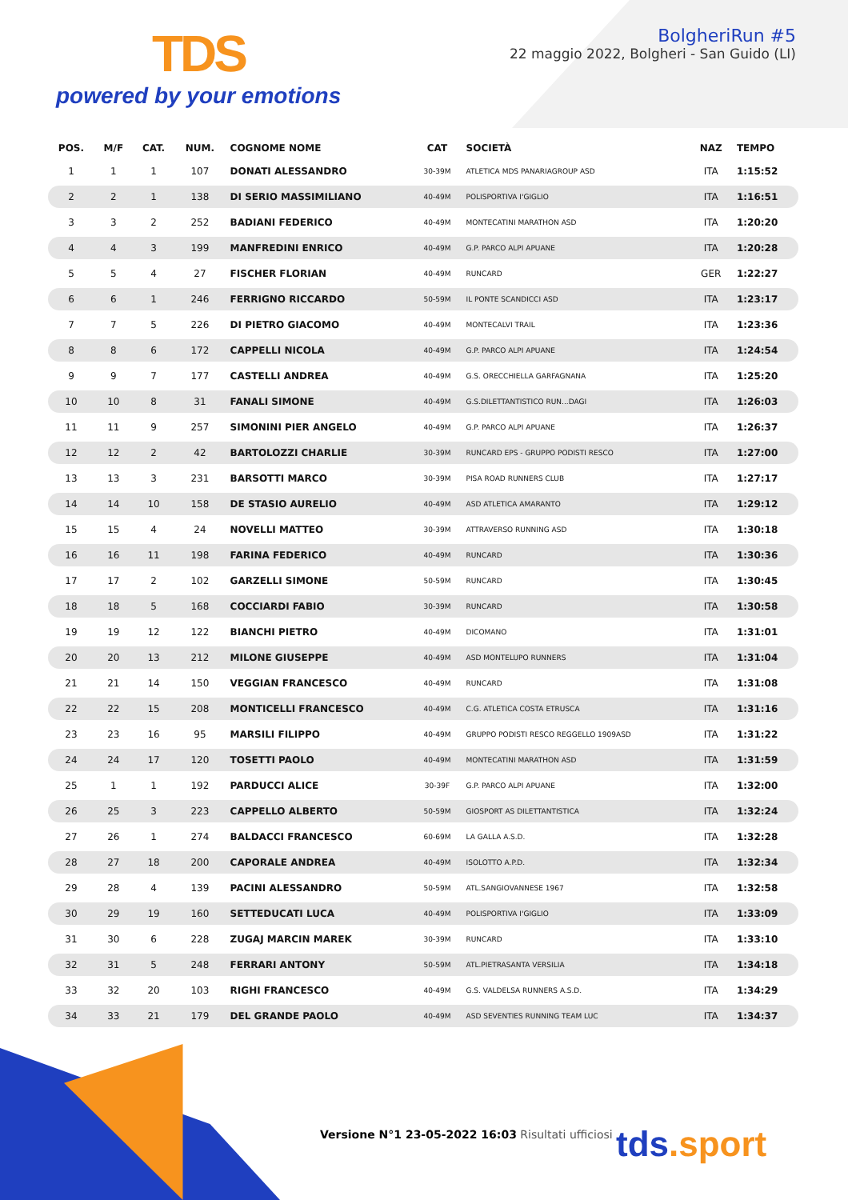TDS
powered by your emotions
BolgheriRun #5
22 maggio 2022, Bolgheri - San Guido (LI)
| POS. | M/F | CAT. | NUM. | COGNOME NOME | CAT | SOCIETÀ | NAZ | TEMPO |
| --- | --- | --- | --- | --- | --- | --- | --- | --- |
| 1 | 1 | 1 | 107 | DONATI ALESSANDRO | 30-39M | ATLETICA MDS PANARIAGROUP ASD | ITA | 1:15:52 |
| 2 | 2 | 1 | 138 | DI SERIO MASSIMILIANO | 40-49M | POLISPORTIVA I'GIGLIO | ITA | 1:16:51 |
| 3 | 3 | 2 | 252 | BADIANI FEDERICO | 40-49M | MONTECATINI MARATHON ASD | ITA | 1:20:20 |
| 4 | 4 | 3 | 199 | MANFREDINI ENRICO | 40-49M | G.P. PARCO ALPI APUANE | ITA | 1:20:28 |
| 5 | 5 | 4 | 27 | FISCHER FLORIAN | 40-49M | RUNCARD | GER | 1:22:27 |
| 6 | 6 | 1 | 246 | FERRIGNO RICCARDO | 50-59M | IL PONTE SCANDICCI ASD | ITA | 1:23:17 |
| 7 | 7 | 5 | 226 | DI PIETRO GIACOMO | 40-49M | MONTECALVI TRAIL | ITA | 1:23:36 |
| 8 | 8 | 6 | 172 | CAPPELLI NICOLA | 40-49M | G.P. PARCO ALPI APUANE | ITA | 1:24:54 |
| 9 | 9 | 7 | 177 | CASTELLI ANDREA | 40-49M | G.S. ORECCHIELLA GARFAGNANA | ITA | 1:25:20 |
| 10 | 10 | 8 | 31 | FANALI SIMONE | 40-49M | G.S.DILETTANTISTICO RUN...DAGI | ITA | 1:26:03 |
| 11 | 11 | 9 | 257 | SIMONINI PIER ANGELO | 40-49M | G.P. PARCO ALPI APUANE | ITA | 1:26:37 |
| 12 | 12 | 2 | 42 | BARTOLOZZI CHARLIE | 30-39M | RUNCARD EPS - GRUPPO PODISTI RESCO | ITA | 1:27:00 |
| 13 | 13 | 3 | 231 | BARSOTTI MARCO | 30-39M | PISA ROAD RUNNERS CLUB | ITA | 1:27:17 |
| 14 | 14 | 10 | 158 | DE STASIO AURELIO | 40-49M | ASD ATLETICA AMARANTO | ITA | 1:29:12 |
| 15 | 15 | 4 | 24 | NOVELLI MATTEO | 30-39M | ATTRAVERSO RUNNING ASD | ITA | 1:30:18 |
| 16 | 16 | 11 | 198 | FARINA FEDERICO | 40-49M | RUNCARD | ITA | 1:30:36 |
| 17 | 17 | 2 | 102 | GARZELLI SIMONE | 50-59M | RUNCARD | ITA | 1:30:45 |
| 18 | 18 | 5 | 168 | COCCIARDI FABIO | 30-39M | RUNCARD | ITA | 1:30:58 |
| 19 | 19 | 12 | 122 | BIANCHI PIETRO | 40-49M | DICOMANO | ITA | 1:31:01 |
| 20 | 20 | 13 | 212 | MILONE GIUSEPPE | 40-49M | ASD MONTELUPO RUNNERS | ITA | 1:31:04 |
| 21 | 21 | 14 | 150 | VEGGIAN FRANCESCO | 40-49M | RUNCARD | ITA | 1:31:08 |
| 22 | 22 | 15 | 208 | MONTICELLI FRANCESCO | 40-49M | C.G. ATLETICA COSTA ETRUSCA | ITA | 1:31:16 |
| 23 | 23 | 16 | 95 | MARSILI FILIPPO | 40-49M | GRUPPO PODISTI RESCO REGGELLO 1909ASD | ITA | 1:31:22 |
| 24 | 24 | 17 | 120 | TOSETTI PAOLO | 40-49M | MONTECATINI MARATHON ASD | ITA | 1:31:59 |
| 25 | 1 | 1 | 192 | PARDUCCI ALICE | 30-39F | G.P. PARCO ALPI APUANE | ITA | 1:32:00 |
| 26 | 25 | 3 | 223 | CAPPELLO ALBERTO | 50-59M | GIOSPORT AS DILETTANTISTICA | ITA | 1:32:24 |
| 27 | 26 | 1 | 274 | BALDACCI FRANCESCO | 60-69M | LA GALLA A.S.D. | ITA | 1:32:28 |
| 28 | 27 | 18 | 200 | CAPORALE ANDREA | 40-49M | ISOLOTTO A.P.D. | ITA | 1:32:34 |
| 29 | 28 | 4 | 139 | PACINI ALESSANDRO | 50-59M | ATL.SANGIOVANNESE 1967 | ITA | 1:32:58 |
| 30 | 29 | 19 | 160 | SETTEDUCATI LUCA | 40-49M | POLISPORTIVA I'GIGLIO | ITA | 1:33:09 |
| 31 | 30 | 6 | 228 | ZUGAJ MARCIN MAREK | 30-39M | RUNCARD | ITA | 1:33:10 |
| 32 | 31 | 5 | 248 | FERRARI ANTONY | 50-59M | ATL.PIETRASANTA VERSILIA | ITA | 1:34:18 |
| 33 | 32 | 20 | 103 | RIGHI FRANCESCO | 40-49M | G.S. VALDELSA RUNNERS A.S.D. | ITA | 1:34:29 |
| 34 | 33 | 21 | 179 | DEL GRANDE PAOLO | 40-49M | ASD SEVENTIES RUNNING TEAM LUC | ITA | 1:34:37 |
Versione N°1 23-05-2022 16:03 Risultati ufficiosi
tds.sport